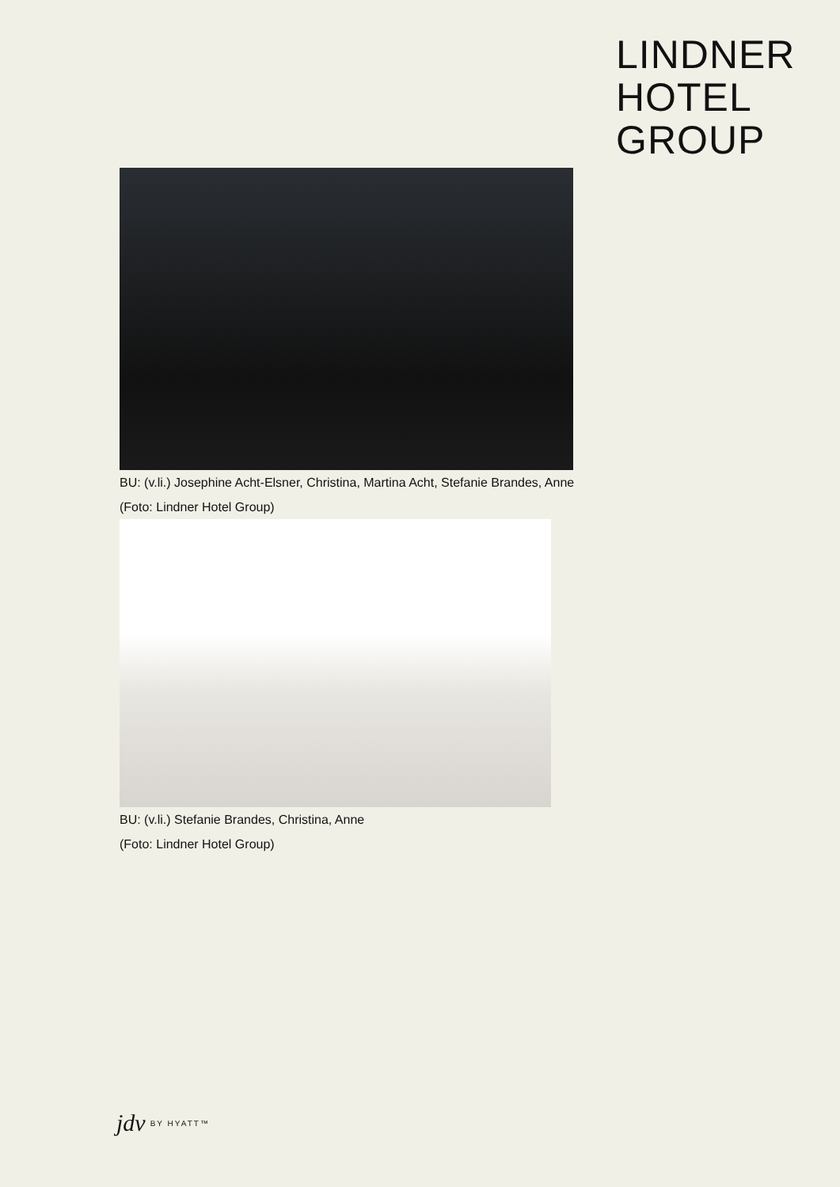LINDNER
HOTEL
GROUP
BU: (v.li.) Josephine Acht-Elsner, Christina, Martina Acht, Stefanie Brandes, Anne
(Foto: Lindner Hotel Group)
BU: (v.li.) Stefanie Brandes, Christina, Anne
(Foto: Lindner Hotel Group)
jdv BY HYATT™